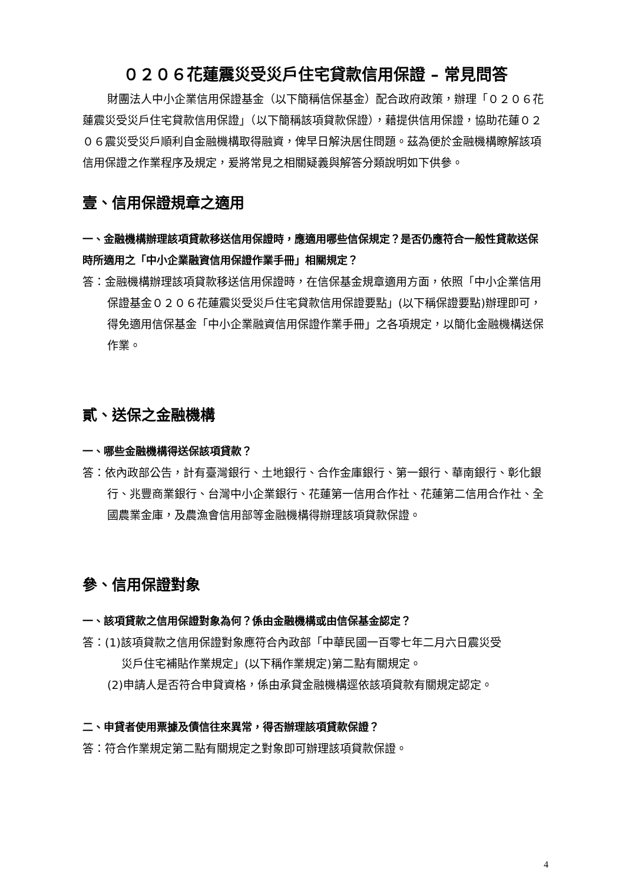０２０６花蓮震災受災戶住宅貸款信用保證 – 常見問答
財團法人中小企業信用保證基金（以下簡稱信保基金）配合政府政策，辦理「０２０６花蓮震災受災戶住宅貸款信用保證」（以下簡稱該項貸款保證），藉提供信用保證，協助花蓮０２０６震災受災戶順利自金融機構取得融資，俾早日解決居住問題。茲為便於金融機構瞭解該項信用保證之作業程序及規定，爰將常見之相關疑義與解答分類說明如下供參。
壹、信用保證規章之適用
一、金融機構辦理該項貸款移送信用保證時，應適用哪些信保規定？是否仍應符合一般性貸款送保時所適用之「中小企業融資信用保證作業手冊」相關規定？
答：金融機構辦理該項貸款移送信用保證時，在信保基金規章適用方面，依照「中小企業信用保證基金０２０６花蓮震災受災戶住宅貸款信用保證要點」(以下稱保證要點)辦理即可，得免適用信保基金「中小企業融資信用保證作業手冊」之各項規定，以簡化金融機構送保作業。
貳、送保之金融機構
一、哪些金融機構得送保該項貸款？
答：依內政部公告，計有臺灣銀行、土地銀行、合作金庫銀行、第一銀行、華南銀行、彰化銀行、兆豐商業銀行、台灣中小企業銀行、花蓮第一信用合作社、花蓮第二信用合作社、全國農業金庫，及農漁會信用部等金融機構得辦理該項貸款保證。
參、信用保證對象
一、該項貸款之信用保證對象為何？係由金融機構或由信保基金認定？
答：(1)該項貸款之信用保證對象應符合內政部「中華民國一百零七年二月六日震災受
災戶住宅補貼作業規定」(以下稱作業規定)第二點有關規定。
(2)申請人是否符合申貸資格，係由承貸金融機構逕依該項貸款有關規定認定。
二、申貸者使用票據及債信往來異常，得否辦理該項貸款保證？
答：符合作業規定第二點有關規定之對象即可辦理該項貸款保證。
4